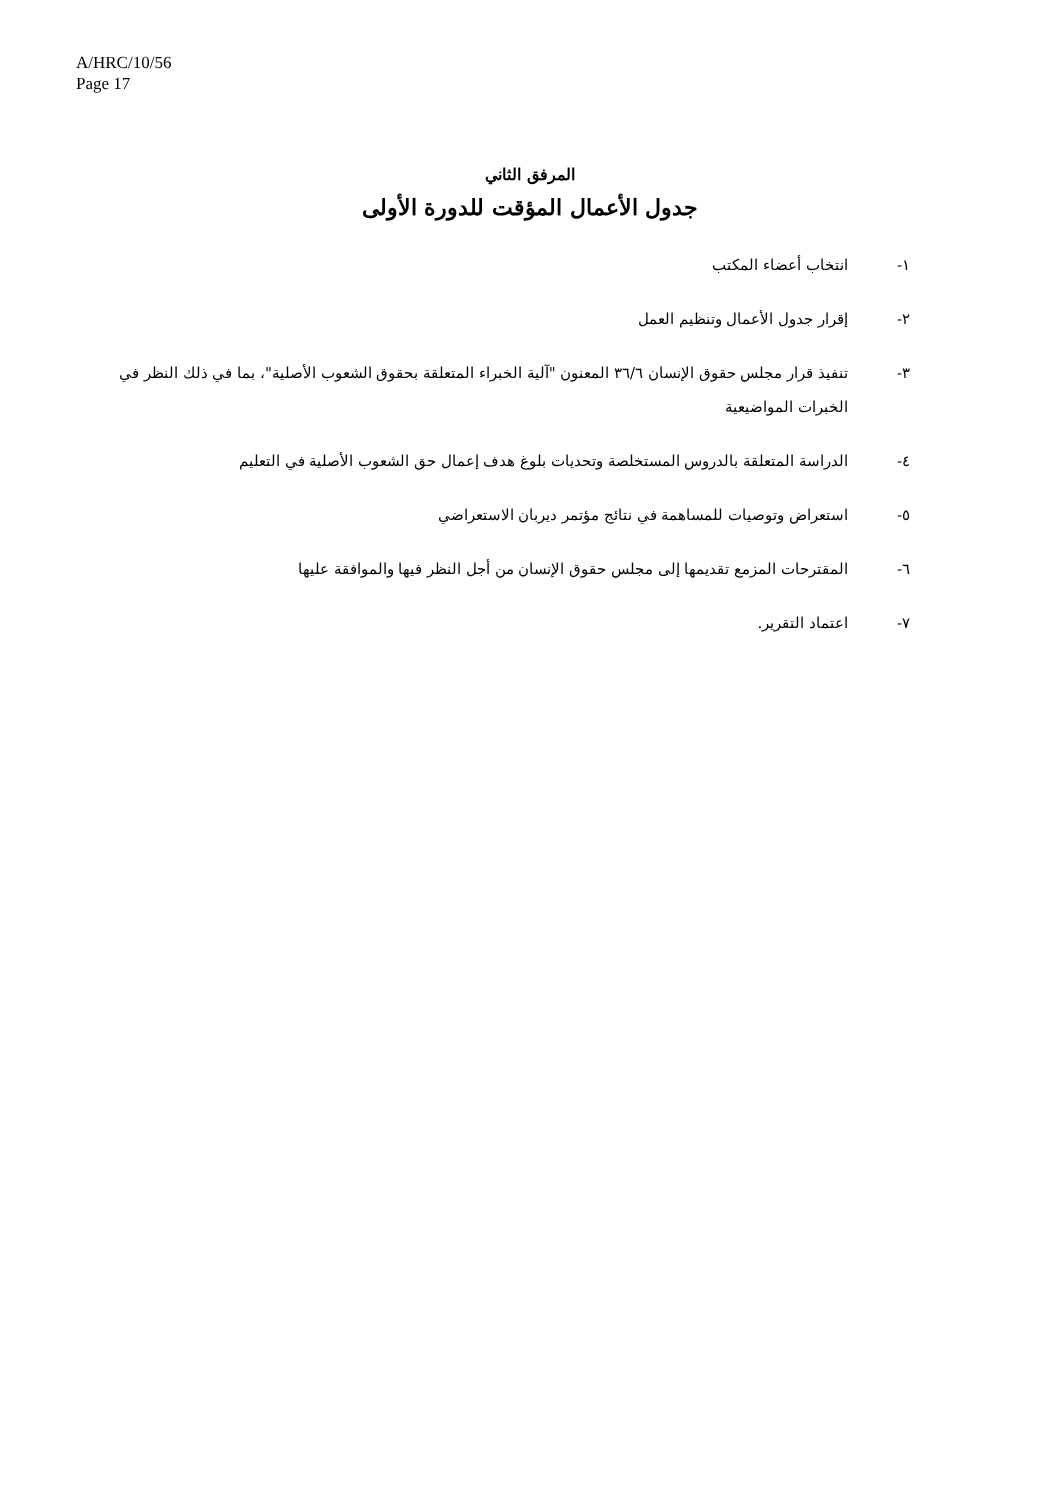A/HRC/10/56
Page 17
المرفق الثاني
جدول الأعمال المؤقت للدورة الأولى
١- انتخاب أعضاء المكتب
٢- إقرار جدول الأعمال وتنظيم العمل
٣- تنفيذ قرار مجلس حقوق الإنسان ٣٦/٦ المعنون "آلية الخبراء المتعلقة بحقوق الشعوب الأصلية"، بما في ذلك النظر في الخبرات المواضيعية
٤- الدراسة المتعلقة بالدروس المستخلصة وتحديات بلوغ هدف إعمال حق الشعوب الأصلية في التعليم
٥- استعراض وتوصيات للمساهمة في نتائج مؤتمر ديربان الاستعراضي
٦- المقترحات المزمع تقديمها إلى مجلس حقوق الإنسان من أجل النظر فيها والموافقة عليها
٧- اعتماد التقرير.